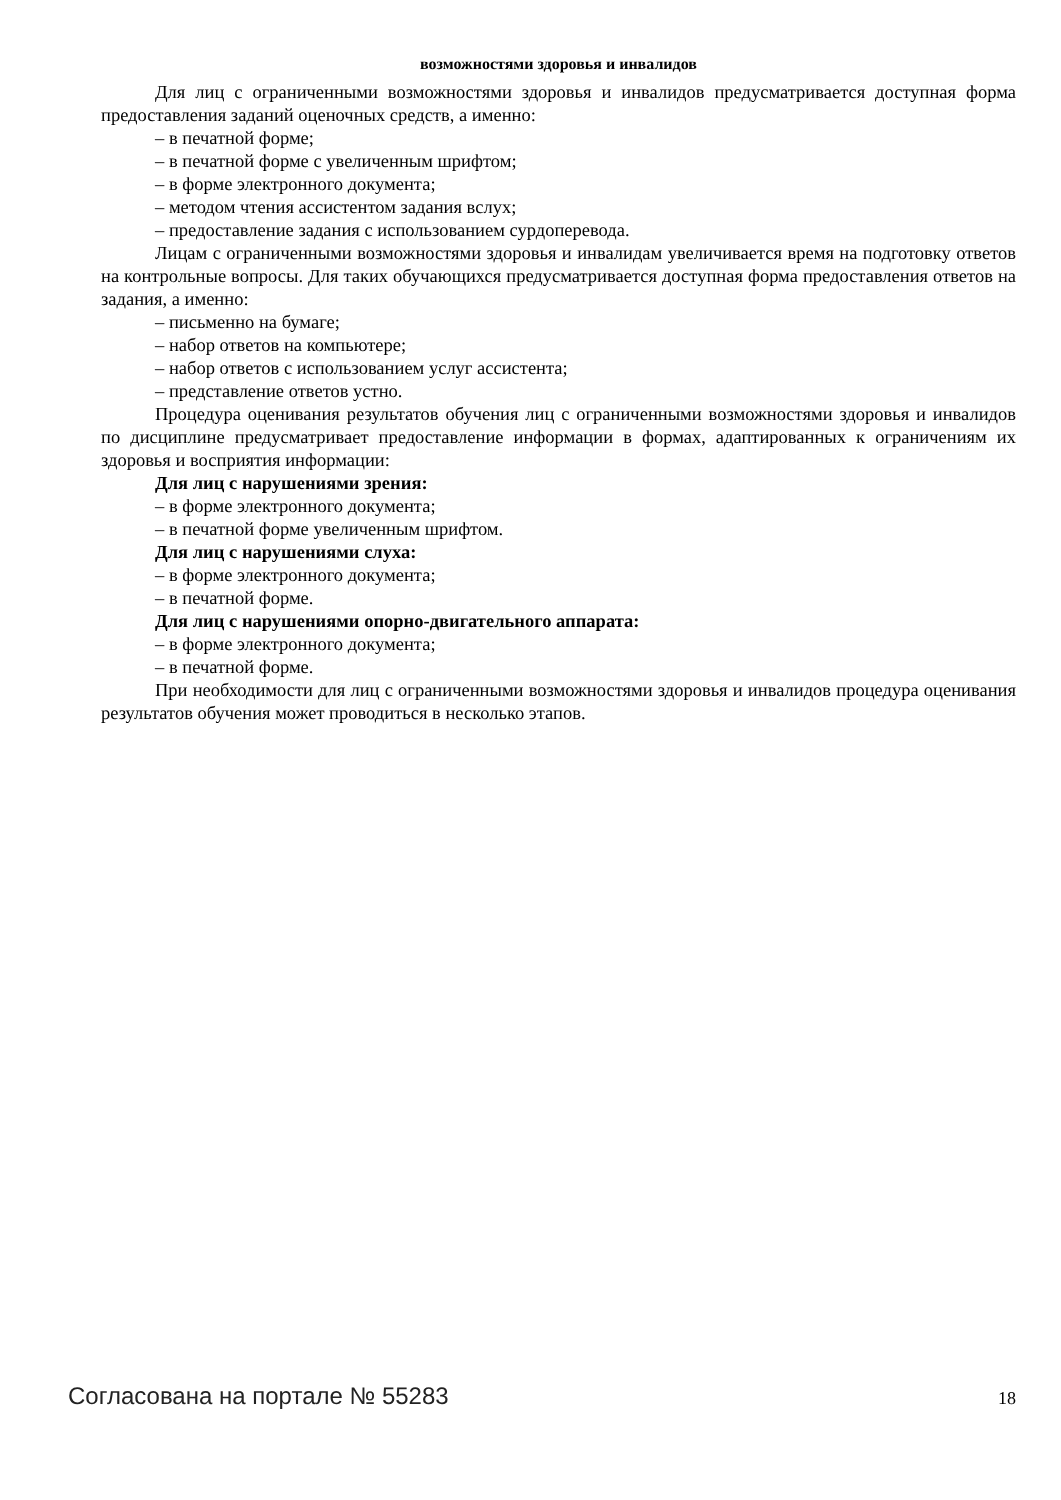возможностями здоровья и инвалидов
Для лиц с ограниченными возможностями здоровья и инвалидов предусматривается доступная форма предоставления заданий оценочных средств, а именно:
– в печатной форме;
– в печатной форме с увеличенным шрифтом;
– в форме электронного документа;
– методом чтения ассистентом задания вслух;
– предоставление задания с использованием сурдоперевода.
Лицам с ограниченными возможностями здоровья и инвалидам увеличивается время на подготовку ответов на контрольные вопросы. Для таких обучающихся предусматривается доступная форма предоставления ответов на задания, а именно:
– письменно на бумаге;
– набор ответов на компьютере;
– набор ответов с использованием услуг ассистента;
– представление ответов устно.
Процедура оценивания результатов обучения лиц с ограниченными возможностями здоровья и инвалидов по дисциплине предусматривает предоставление информации в формах, адаптированных к ограничениям их здоровья и восприятия информации:
Для лиц с нарушениями зрения:
– в форме электронного документа;
– в печатной форме увеличенным шрифтом.
Для лиц с нарушениями слуха:
– в форме электронного документа;
– в печатной форме.
Для лиц с нарушениями опорно-двигательного аппарата:
– в форме электронного документа;
– в печатной форме.
При необходимости для лиц с ограниченными возможностями здоровья и инвалидов процедура оценивания результатов обучения может проводиться в несколько этапов.
Согласована на портале № 55283 18